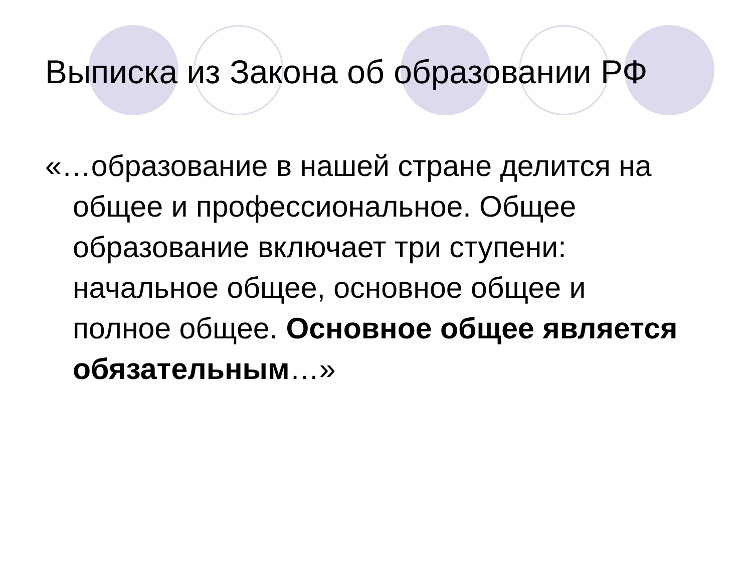Выписка из Закона об образовании РФ
«…образование в нашей стране делится на общее и профессиональное. Общее образование включает три ступени: начальное общее, основное общее и полное общее. Основное общее является обязательным…»